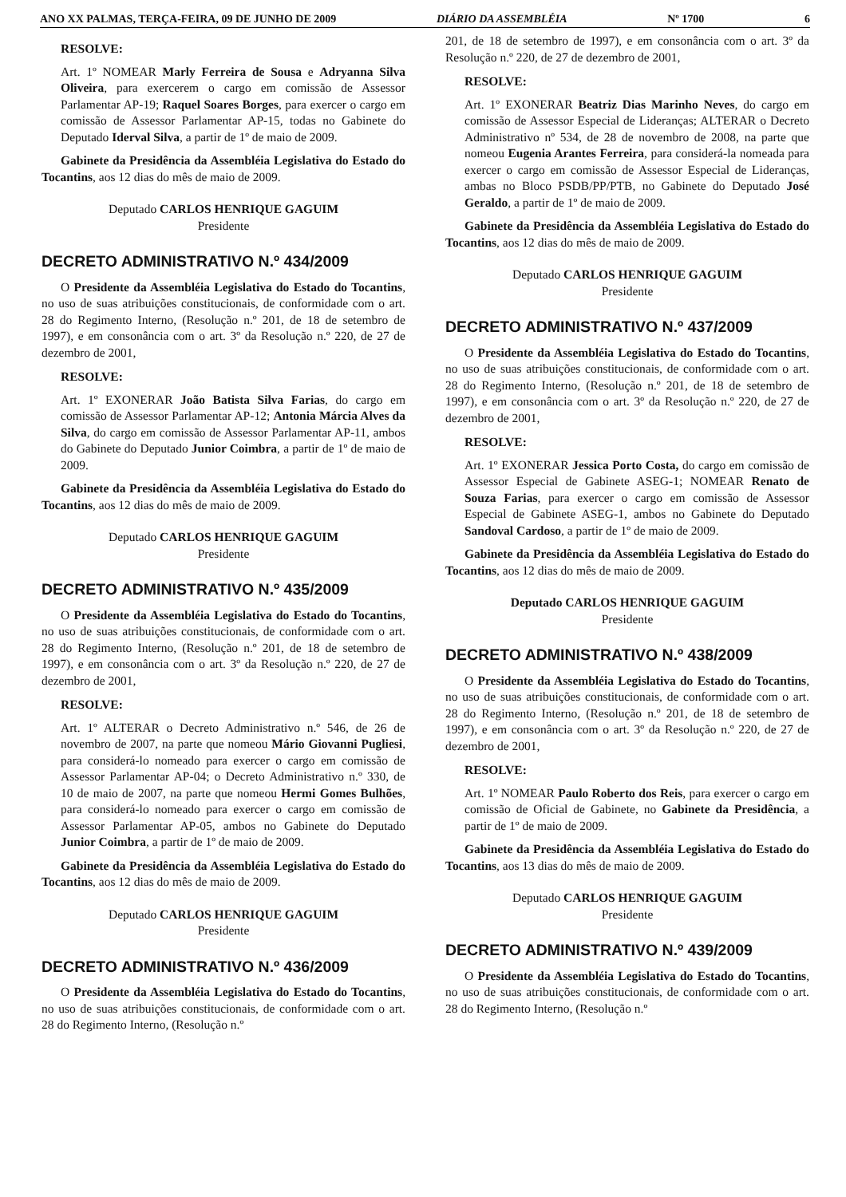ANO XX PALMAS, TERÇA-FEIRA, 09 DE JUNHO DE 2009 DIÁRIO DA ASSEMBLÉIA Nº 1700 6
RESOLVE:
Art. 1º NOMEAR Marly Ferreira de Sousa e Adryanna Silva Oliveira, para exercerem o cargo em comissão de Assessor Parlamentar AP-19; Raquel Soares Borges, para exercer o cargo em comissão de Assessor Parlamentar AP-15, todas no Gabinete do Deputado Iderval Silva, a partir de 1º de maio de 2009.
Gabinete da Presidência da Assembléia Legislativa do Estado do Tocantins, aos 12 dias do mês de maio de 2009.
Deputado CARLOS HENRIQUE GAGUIM
Presidente
DECRETO ADMINISTRATIVO N.º 434/2009
O Presidente da Assembléia Legislativa do Estado do Tocantins, no uso de suas atribuições constitucionais, de conformidade com o art. 28 do Regimento Interno, (Resolução n.º 201, de 18 de setembro de 1997), e em consonância com o art. 3º da Resolução n.º 220, de 27 de dezembro de 2001,
RESOLVE:
Art. 1º EXONERAR João Batista Silva Farias, do cargo em comissão de Assessor Parlamentar AP-12; Antonia Márcia Alves da Silva, do cargo em comissão de Assessor Parlamentar AP-11, ambos do Gabinete do Deputado Junior Coimbra, a partir de 1º de maio de 2009.
Gabinete da Presidência da Assembléia Legislativa do Estado do Tocantins, aos 12 dias do mês de maio de 2009.
Deputado CARLOS HENRIQUE GAGUIM
Presidente
DECRETO ADMINISTRATIVO N.º 435/2009
O Presidente da Assembléia Legislativa do Estado do Tocantins, no uso de suas atribuições constitucionais, de conformidade com o art. 28 do Regimento Interno, (Resolução n.º 201, de 18 de setembro de 1997), e em consonância com o art. 3º da Resolução n.º 220, de 27 de dezembro de 2001,
RESOLVE:
Art. 1º ALTERAR o Decreto Administrativo n.º 546, de 26 de novembro de 2007, na parte que nomeou Mário Giovanni Pugliesi, para considerá-lo nomeado para exercer o cargo em comissão de Assessor Parlamentar AP-04; o Decreto Administrativo n.º 330, de 10 de maio de 2007, na parte que nomeou Hermi Gomes Bulhões, para considerá-lo nomeado para exercer o cargo em comissão de Assessor Parlamentar AP-05, ambos no Gabinete do Deputado Junior Coimbra, a partir de 1º de maio de 2009.
Gabinete da Presidência da Assembléia Legislativa do Estado do Tocantins, aos 12 dias do mês de maio de 2009.
Deputado CARLOS HENRIQUE GAGUIM
Presidente
DECRETO ADMINISTRATIVO N.º 436/2009
O Presidente da Assembléia Legislativa do Estado do Tocantins, no uso de suas atribuições constitucionais, de conformidade com o art. 28 do Regimento Interno, (Resolução n.º
201, de 18 de setembro de 1997), e em consonância com o art. 3º da Resolução n.º 220, de 27 de dezembro de 2001,
RESOLVE:
Art. 1º EXONERAR Beatriz Dias Marinho Neves, do cargo em comissão de Assessor Especial de Lideranças; ALTERAR o Decreto Administrativo nº 534, de 28 de novembro de 2008, na parte que nomeou Eugenia Arantes Ferreira, para considerá-la nomeada para exercer o cargo em comissão de Assessor Especial de Lideranças, ambas no Bloco PSDB/PP/PTB, no Gabinete do Deputado José Geraldo, a partir de 1º de maio de 2009.
Gabinete da Presidência da Assembléia Legislativa do Estado do Tocantins, aos 12 dias do mês de maio de 2009.
Deputado CARLOS HENRIQUE GAGUIM
Presidente
DECRETO ADMINISTRATIVO N.º 437/2009
O Presidente da Assembléia Legislativa do Estado do Tocantins, no uso de suas atribuições constitucionais, de conformidade com o art. 28 do Regimento Interno, (Resolução n.º 201, de 18 de setembro de 1997), e em consonância com o art. 3º da Resolução n.º 220, de 27 de dezembro de 2001,
RESOLVE:
Art. 1º EXONERAR Jessica Porto Costa, do cargo em comissão de Assessor Especial de Gabinete ASEG-1; NOMEAR Renato de Souza Farias, para exercer o cargo em comissão de Assessor Especial de Gabinete ASEG-1, ambos no Gabinete do Deputado Sandoval Cardoso, a partir de 1º de maio de 2009.
Gabinete da Presidência da Assembléia Legislativa do Estado do Tocantins, aos 12 dias do mês de maio de 2009.
Deputado CARLOS HENRIQUE GAGUIM
Presidente
DECRETO ADMINISTRATIVO N.º 438/2009
O Presidente da Assembléia Legislativa do Estado do Tocantins, no uso de suas atribuições constitucionais, de conformidade com o art. 28 do Regimento Interno, (Resolução n.º 201, de 18 de setembro de 1997), e em consonância com o art. 3º da Resolução n.º 220, de 27 de dezembro de 2001,
RESOLVE:
Art. 1º NOMEAR Paulo Roberto dos Reis, para exercer o cargo em comissão de Oficial de Gabinete, no Gabinete da Presidência, a partir de 1º de maio de 2009.
Gabinete da Presidência da Assembléia Legislativa do Estado do Tocantins, aos 13 dias do mês de maio de 2009.
Deputado CARLOS HENRIQUE GAGUIM
Presidente
DECRETO ADMINISTRATIVO N.º 439/2009
O Presidente da Assembléia Legislativa do Estado do Tocantins, no uso de suas atribuições constitucionais, de conformidade com o art. 28 do Regimento Interno, (Resolução n.º